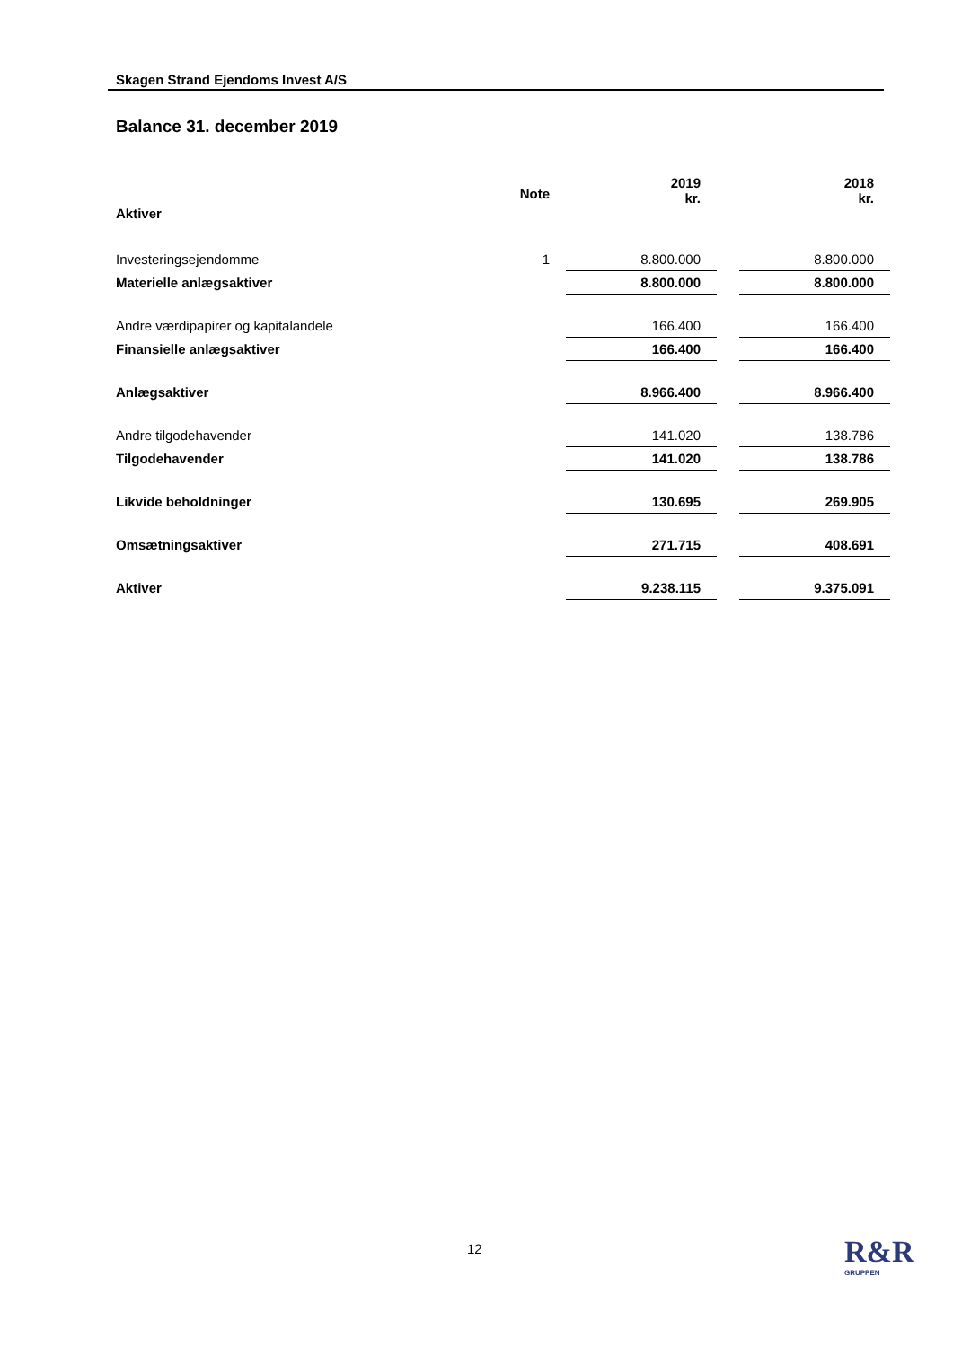Skagen Strand Ejendoms Invest A/S
Balance 31. december 2019
| | | 2019 kr. | | 2018 kr. |
| --- | --- | --- | --- | --- |
| Aktiver | Note | | | |
| Investeringsejendomme | 1 | 8.800.000 | | 8.800.000 |
| Materielle anlægsaktiver | | 8.800.000 | | 8.800.000 |
| Andre værdipapirer og kapitalandele | | 166.400 | | 166.400 |
| Finansielle anlægsaktiver | | 166.400 | | 166.400 |
| Anlægsaktiver | | 8.966.400 | | 8.966.400 |
| Andre tilgodehavender | | 141.020 | | 138.786 |
| Tilgodehavender | | 141.020 | | 138.786 |
| Likvide beholdninger | | 130.695 | | 269.905 |
| Omsætningsaktiver | | 271.715 | | 408.691 |
| Aktiver | | 9.238.115 | | 9.375.091 |
12 R&R
GRUPPEN